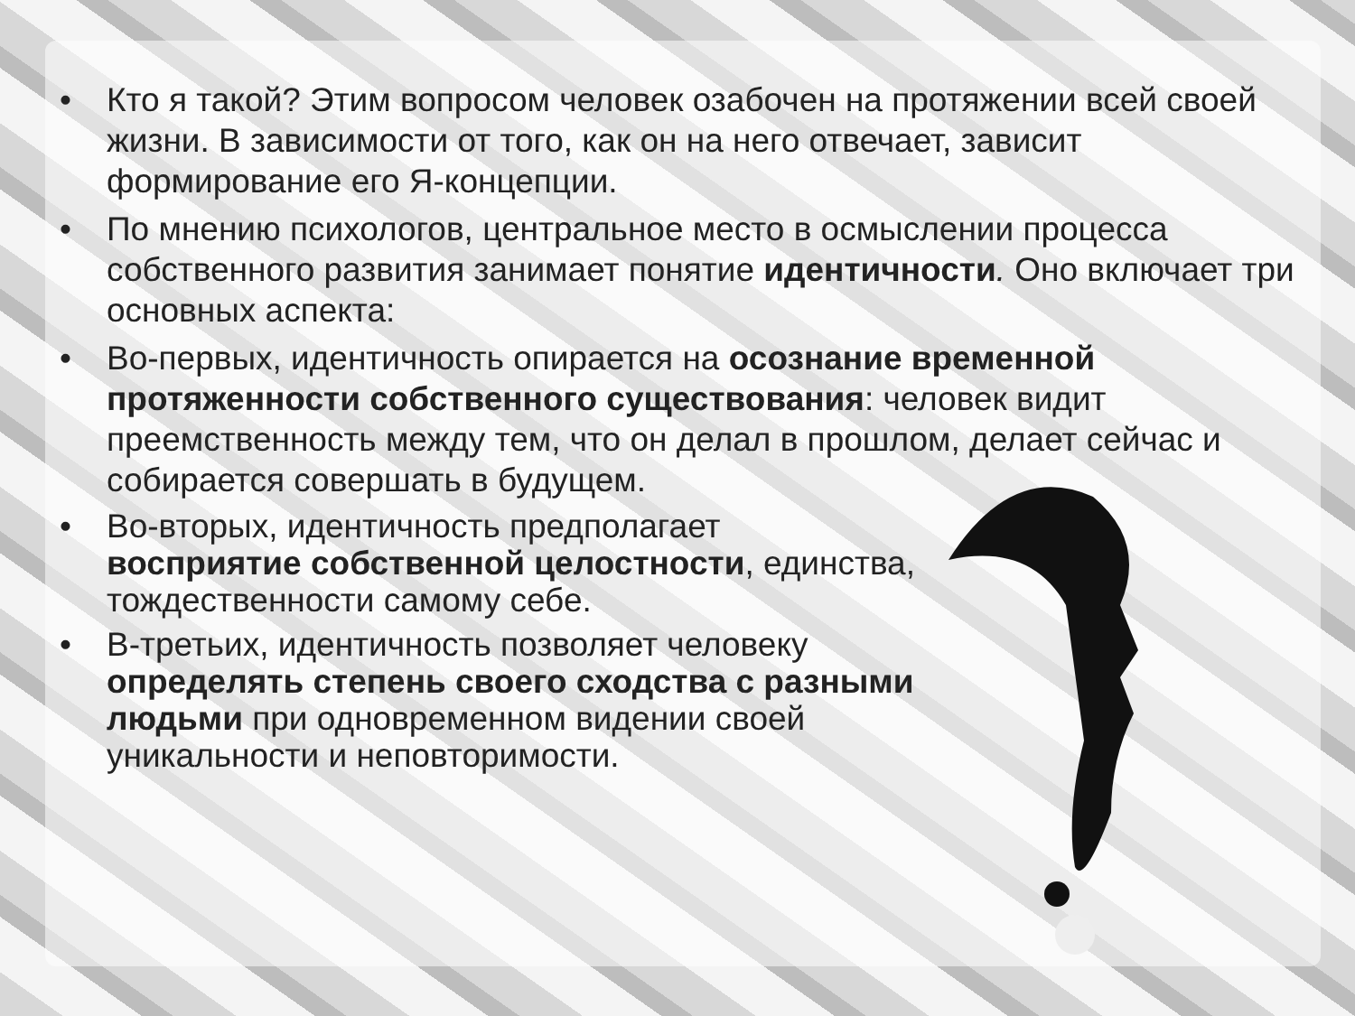• Кто я такой? Этим вопросом человек озабочен на протяжении всей своей жизни. В зависимости от того, как он на него отвечает, зависит формирование его Я-концепции.
• По мнению психологов, центральное место в осмыслении процесса собственного развития занимает понятие идентичности. Оно включает три основных аспекта:
• Во-первых, идентичность опирается на осознание временной протяженности собственного существования: человек видит преемственность между тем, что он делал в прошлом, делает сейчас и собирается совершать в будущем.
• Во-вторых, идентичность предполагает восприятие собственной целостности, единства, тождественности самому себе.
• В-третьих, идентичность позволяет человеку определять степень своего сходства с разными людьми при одновременном видении своей уникальности и неповторимости.